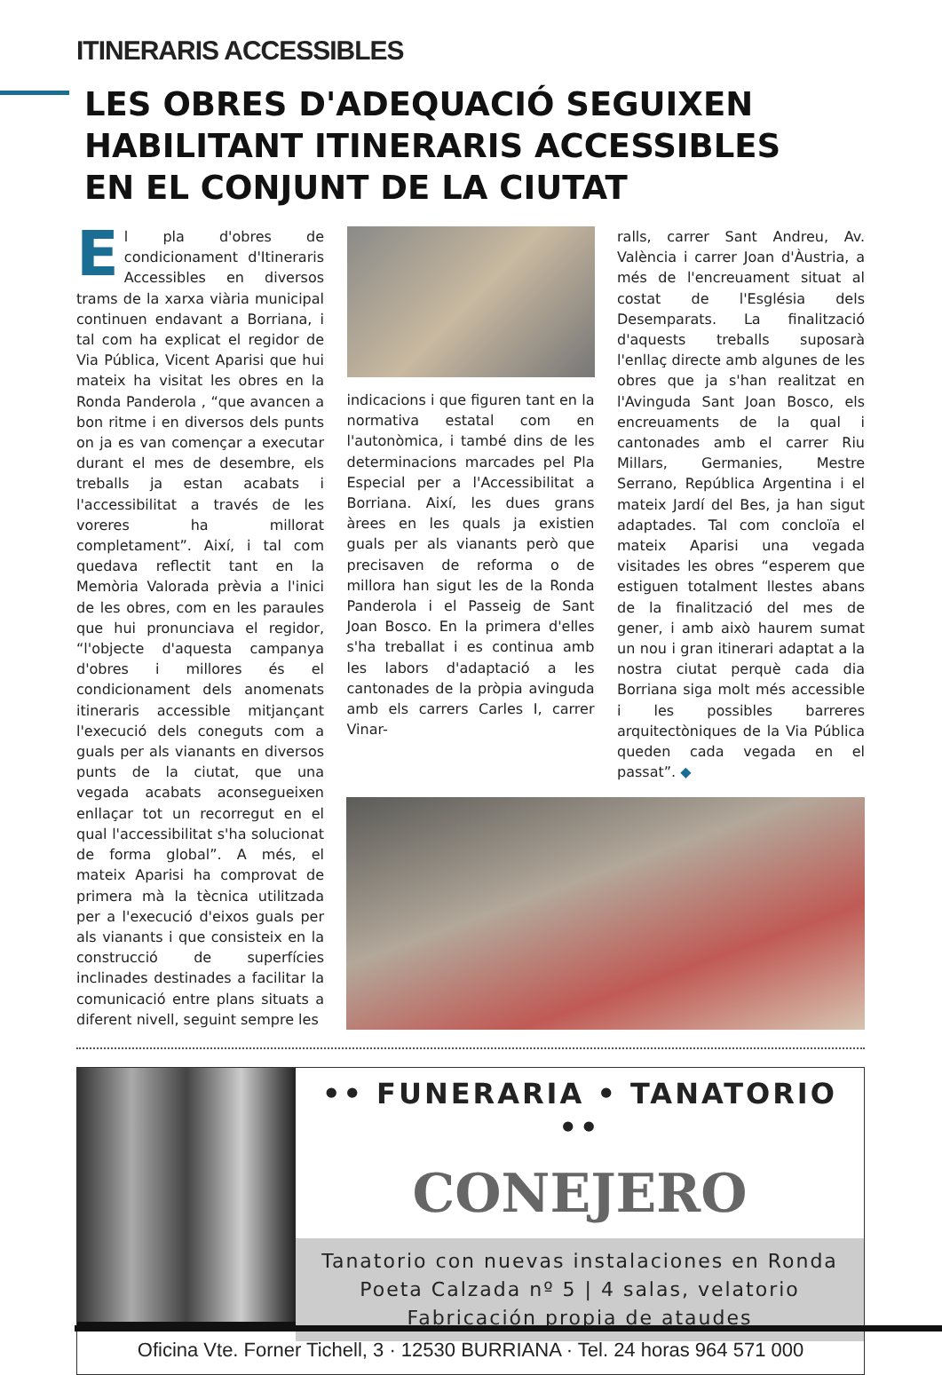ITINERARIS ACCESSIBLES
LES OBRES D'ADEQUACIÓ SEGUIXEN
HABILITANT ITINERARIS ACCESSIBLES
EN EL CONJUNT DE LA CIUTAT
El pla d'obres de condicionament d'Itineraris Accessibles en diversos trams de la xarxa viària municipal continuen endavant a Borriana, i tal com ha explicat el regidor de Via Pública, Vicent Aparisi que hui mateix ha visitat les obres en la Ronda Panderola , “que avancen a bon ritme i en diversos dels punts on ja es van començar a executar durant el mes de desembre, els treballs ja estan acabats i l'accessibilitat a través de les voreres ha millorat completament”. Així, i tal com quedava reflectit tant en la Memòria Valorada prèvia a l'inici de les obres, com en les paraules que hui pronunciava el regidor, “l'objecte d'aquesta campanya d'obres i millores és el condicionament dels anomenats itineraris accessible mitjançant l'execució dels coneguts com a guals per als vianants en diversos punts de la ciutat, que una vegada acabats aconsegueixen enllaçar tot un recorregut en el qual l'accessibilitat s'ha solucionat de forma global”. A més, el mateix Aparisi ha comprovat de primera mà la tècnica utilitzada per a l'execució d'eixos guals per als vianants i que consisteix en la construcció de superfícies inclinades destinades a facilitar la comunicació entre plans situats a diferent nivell, seguint sempre les
indicacions i que figuren tant en la normativa estatal com en l'autonòmica, i també dins de les determinacions marcades pel Pla Especial per a l'Accessibilitat a Borriana. Així, les dues grans àrees en les quals ja existien guals per als vianants però que precisaven de reforma o de millora han sigut les de la Ronda Panderola i el Passeig de Sant Joan Bosco. En la primera d'elles s'ha treballat i es continua amb les labors d'adaptació a les cantonades de la pròpia avinguda amb els carrers Carles I, carrer Vinar-
ralls, carrer Sant Andreu, Av. València i carrer Joan d'Àustria, a més de l'encreuament situat al costat de l'Església dels Desemparats. La finalització d'aquests treballs suposarà l'enllaç directe amb algunes de les obres que ja s'han realitzat en l'Avinguda Sant Joan Bosco, els encreuaments de la qual i cantonades amb el carrer Riu Millars, Germanies, Mestre Serrano, República Argentina i el mateix Jardí del Bes, ja han sigut adaptades. Tal com concloïa el mateix Aparisi una vegada visitades les obres “esperem que estiguen totalment llestes abans de la finalització del mes de gener, i amb això haurem sumat un nou i gran itinerari adaptat a la nostra ciutat perquè cada dia Borriana siga molt més accessible i les possibles barreres arquitectòniques de la Via Pública queden cada vegada en el passat”. ◆
•• FUNERARIA • TANATORIO ••
CONEJERO
Tanatorio con nuevas instalaciones en Ronda
Poeta Calzada nº 5 | 4 salas, velatorio
Fabricación propia de ataudes
Oficina Vte. Forner Tichell, 3 · 12530 BURRIANA · Tel. 24 horas 964 571 000